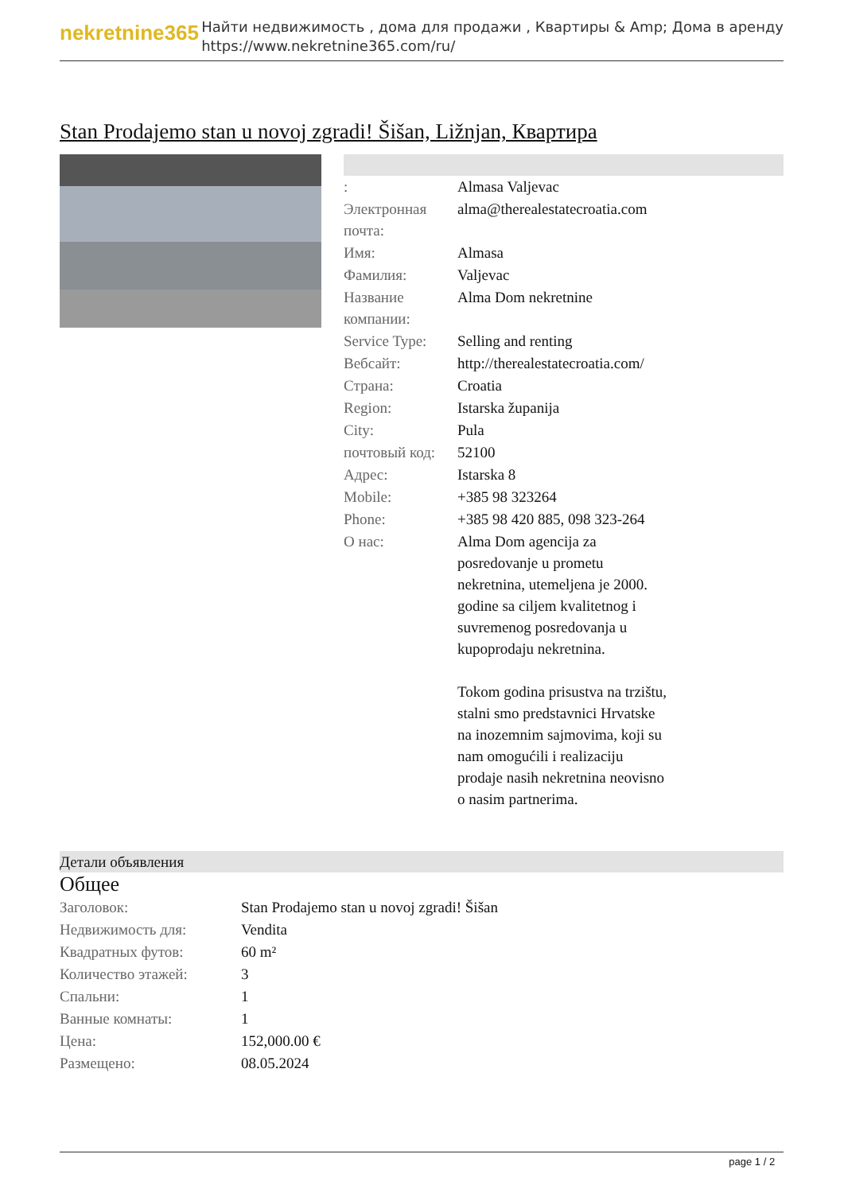nekretnine365
Найти недвижимость , дома для продажи , Квартиры & Amp; Дома в аренду
https://www.nekretnine365.com/ru/
Stan Prodajemo stan u novoj zgradi! Šišan, Ližnjan, Квартира
| : | Almasa Valjevac |
| Электронная почта: | alma@therealestatecroatia.com |
| Имя: | Almasa |
| Фамилия: | Valjevac |
| Название компании: | Alma Dom nekretnine |
| Service Type: | Selling and renting |
| Вебсайт: | http://therealestatecroatia.com/ |
| Страна: | Croatia |
| Region: | Istarska županija |
| City: | Pula |
| почтовый код: | 52100 |
| Адрес: | Istarska 8 |
| Mobile: | +385 98 323264 |
| Phone: | +385 98 420 885, 098 323-264 |
| О нас: | Alma Dom agencija za posredovanje u prometu nekretnina, utemeljena je 2000. godine sa ciljem kvalitetnog i suvremenog posredovanja u kupoprodaju nekretnina. Tokom godina prisustva na trzištu, stalni smo predstavnici Hrvatske na inozemnim sajmovima, koji su nam omogućili i realizaciju prodaje nasih nekretnina neovisno o nasim partnerima. |
Детали объявления
Общее
| Заголовок: | Stan Prodajemo stan u novoj zgradi! Šišan |
| Недвижимость для: | Vendita |
| Квадратных футов: | 60 m² |
| Количество этажей: | 3 |
| Спальни: | 1 |
| Ванные комнаты: | 1 |
| Цена: | 152,000.00 € |
| Размещено: | 08.05.2024 |
page 1 / 2